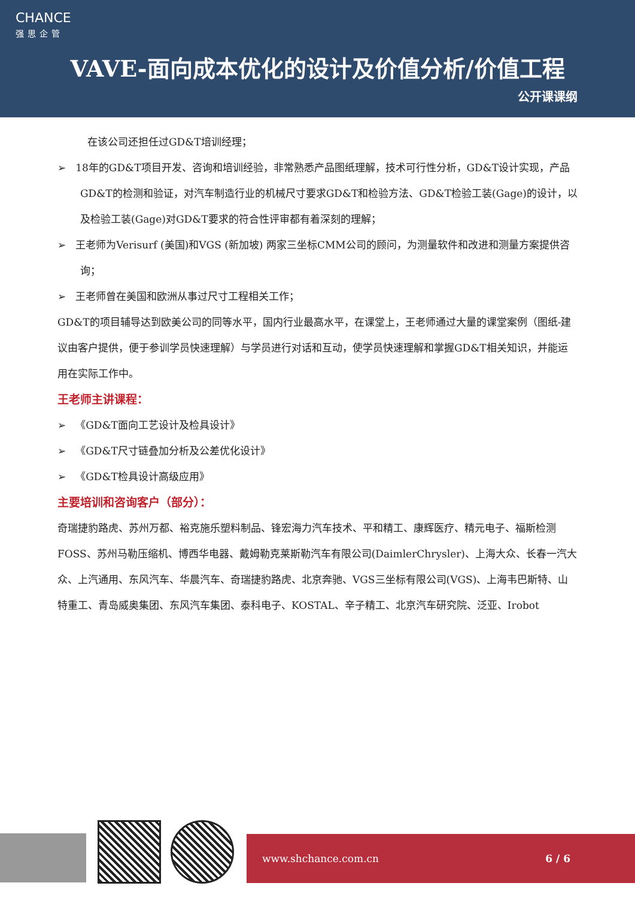CHANCE
强思企管
VAVE-面向成本优化的设计及价值分析/价值工程
公开课课纲
在该公司还担任过GD&T培训经理；
➢ 18年的GD&T项目开发、咨询和培训经验，非常熟悉产品图纸理解，技术可行性分析，GD&T设计实现，产品GD&T的检测和验证，对汽车制造行业的机械尺寸要求GD&T和检验方法、GD&T检验工装(Gage)的设计，以及检验工装(Gage)对GD&T要求的符合性评审都有着深刻的理解；
➢ 王老师为Verisurf (美国)和VGS (新加坡) 两家三坐标CMM公司的顾问，为测量软件和改进和测量方案提供咨询；
➢ 王老师曾在美国和欧洲从事过尺寸工程相关工作；
GD&T的项目辅导达到欧美公司的同等水平，国内行业最高水平，在课堂上，王老师通过大量的课堂案例（图纸-建议由客户提供，便于参训学员快速理解）与学员进行对话和互动，使学员快速理解和掌握GD&T相关知识，并能运用在实际工作中。
王老师主讲课程：
➢ 《GD&T面向工艺设计及检具设计》
➢ 《GD&T尺寸链叠加分析及公差优化设计》
➢ 《GD&T检具设计高级应用》
主要培训和咨询客户（部分）：
奇瑞捷豹路虎、苏州万都、裕克施乐塑料制品、锋宏海力汽车技术、平和精工、康辉医疗、精元电子、福斯检测FOSS、苏州马勒压缩机、博西华电器、戴姆勒克莱斯勒汽车有限公司(DaimlerChrysler)、上海大众、长春一汽大众、上汽通用、东风汽车、华晨汽车、奇瑞捷豹路虎、北京奔驰、VGS三坐标有限公司(VGS)、上海韦巴斯特、山特重工、青岛威奥集团、东风汽车集团、泰科电子、KOSTAL、辛子精工、北京汽车研究院、泛亚、Irobot
www.shchance.com.cn 6 / 6